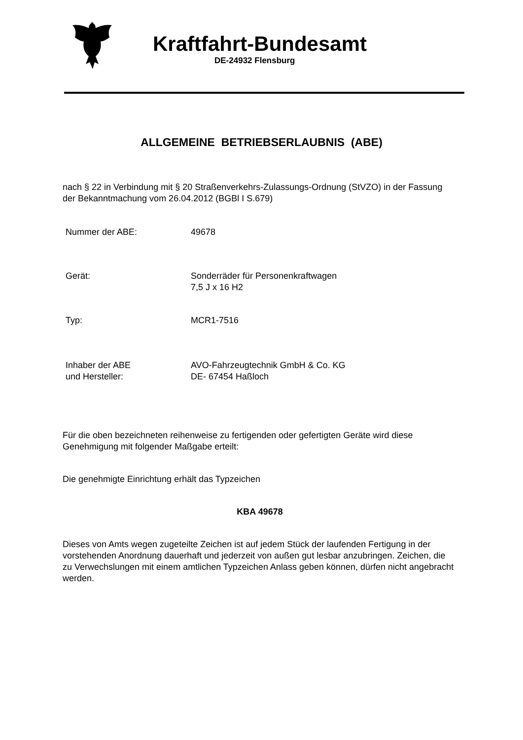Kraftfahrt-Bundesamt
DE-24932 Flensburg
ALLGEMEINE BETRIEBSERLAUBNIS (ABE)
nach § 22 in Verbindung mit § 20 Straßenverkehrs-Zulassungs-Ordnung (StVZO) in der Fassung der Bekanntmachung vom 26.04.2012 (BGBl I S.679)
| Nummer der ABE: | 49678 |
| Gerät: | Sonderräder für Personenkraftwagen 7,5 J x 16 H2 |
| Typ: | MCR1-7516 |
| Inhaber der ABE und Hersteller: | AVO-Fahrzeugtechnik GmbH & Co. KG DE- 67454 Haßloch |
Für die oben bezeichneten reihenweise zu fertigenden oder gefertigten Geräte wird diese Genehmigung mit folgender Maßgabe erteilt:
Die genehmigte Einrichtung erhält das Typzeichen
KBA 49678
Dieses von Amts wegen zugeteilte Zeichen ist auf jedem Stück der laufenden Fertigung in der vorstehenden Anordnung dauerhaft und jederzeit von außen gut lesbar anzubringen. Zeichen, die zu Verwechslungen mit einem amtlichen Typzeichen Anlass geben können, dürfen nicht angebracht werden.